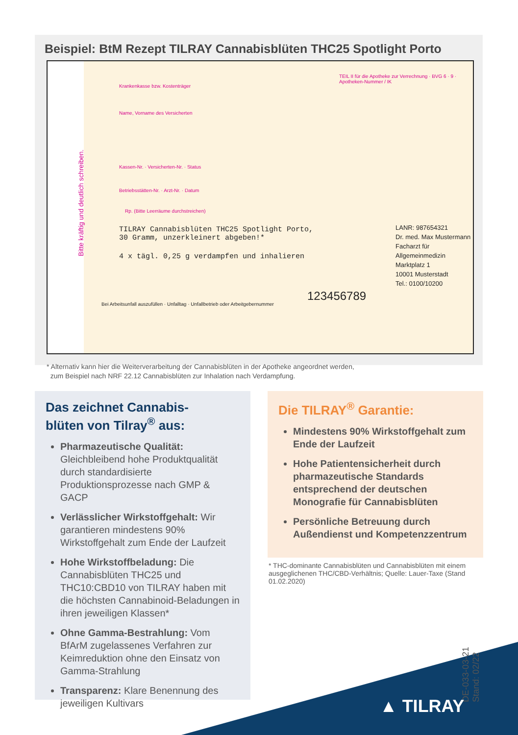Beispiel: BtM Rezept TILRAY Cannabisblüten THC25 Spotlight Porto
Krankenkasse bzw. Kostenträger
Name, Vorname des Versicherten
Kassen-Nr. · Versicherten-Nr. · Status
Betriebsstätten-Nr. · Arzt-Nr. · Datum
TEIL II für die Apotheke zur Verrechnung · BVG 6 · 9 · Apotheken-Nummer / IK
Rp. (Bitte Leerräume durchstreichen)
TILRAY Cannabisblüten THC25 Spotlight Porto,
30 Gramm, unzerkleinert abgeben!*
4 x tägl. 0,25 g verdampfen und inhalieren
LANR: 987654321
Dr. med. Max Mustermann
Facharzt für Allgemeinmedizin
Marktplatz 1
10001 Musterstadt
Tel.: 0100/10200
123456789
Bei Arbeitsunfall auszufüllen · Unfalltag · Unfallbetrieb oder Arbeitgebernummer
Bitte kräftig und deutlich schreiben.
* Alternativ kann hier die Weiterverarbeitung der Cannabisblüten in der Apotheke angeordnet werden,
zum Beispiel nach NRF 22.12 Cannabisblüten zur Inhalation nach Verdampfung.
Das zeichnet Cannabis-
blüten von Tilray<sup>®</sup> aus:
Pharmazeutische Qualität: Gleichbleibend hohe Produktqualität durch standardisierte Produktionsprozesse nach GMP & GACP
Verlässlicher Wirkstoffgehalt: Wir garantieren mindestens 90% Wirkstoffgehalt zum Ende der Laufzeit
Hohe Wirkstoffbeladung: Die Cannabisblüten THC25 und THC10:CBD10 von TILRAY haben mit die höchsten Cannabinoid-Beladungen in ihren jeweiligen Klassen*
Ohne Gamma-Bestrahlung: Vom BfArM zugelassenes Verfahren zur Keimreduktion ohne den Einsatz von Gamma-Strahlung
Transparenz: Klare Benennung des jeweiligen Kultivars
Die TILRAY<sup>®</sup> Garantie:
Mindestens 90% Wirkstoffgehalt zum Ende der Laufzeit
Hohe Patientensicherheit durch pharmazeutische Standards entsprechend der deutschen Monografie für Cannabisblüten
Persönliche Betreuung durch Außendienst und Kompetenzzentrum
* THC-dominante Cannabisblüten und Cannabisblüten mit einem ausgeglichenen THC/CBD-Verhältnis; Quelle: Lauer-Taxe (Stand 01.02.2020)
DE-033-03-21
Stand: 02/22
▲ TILRAY